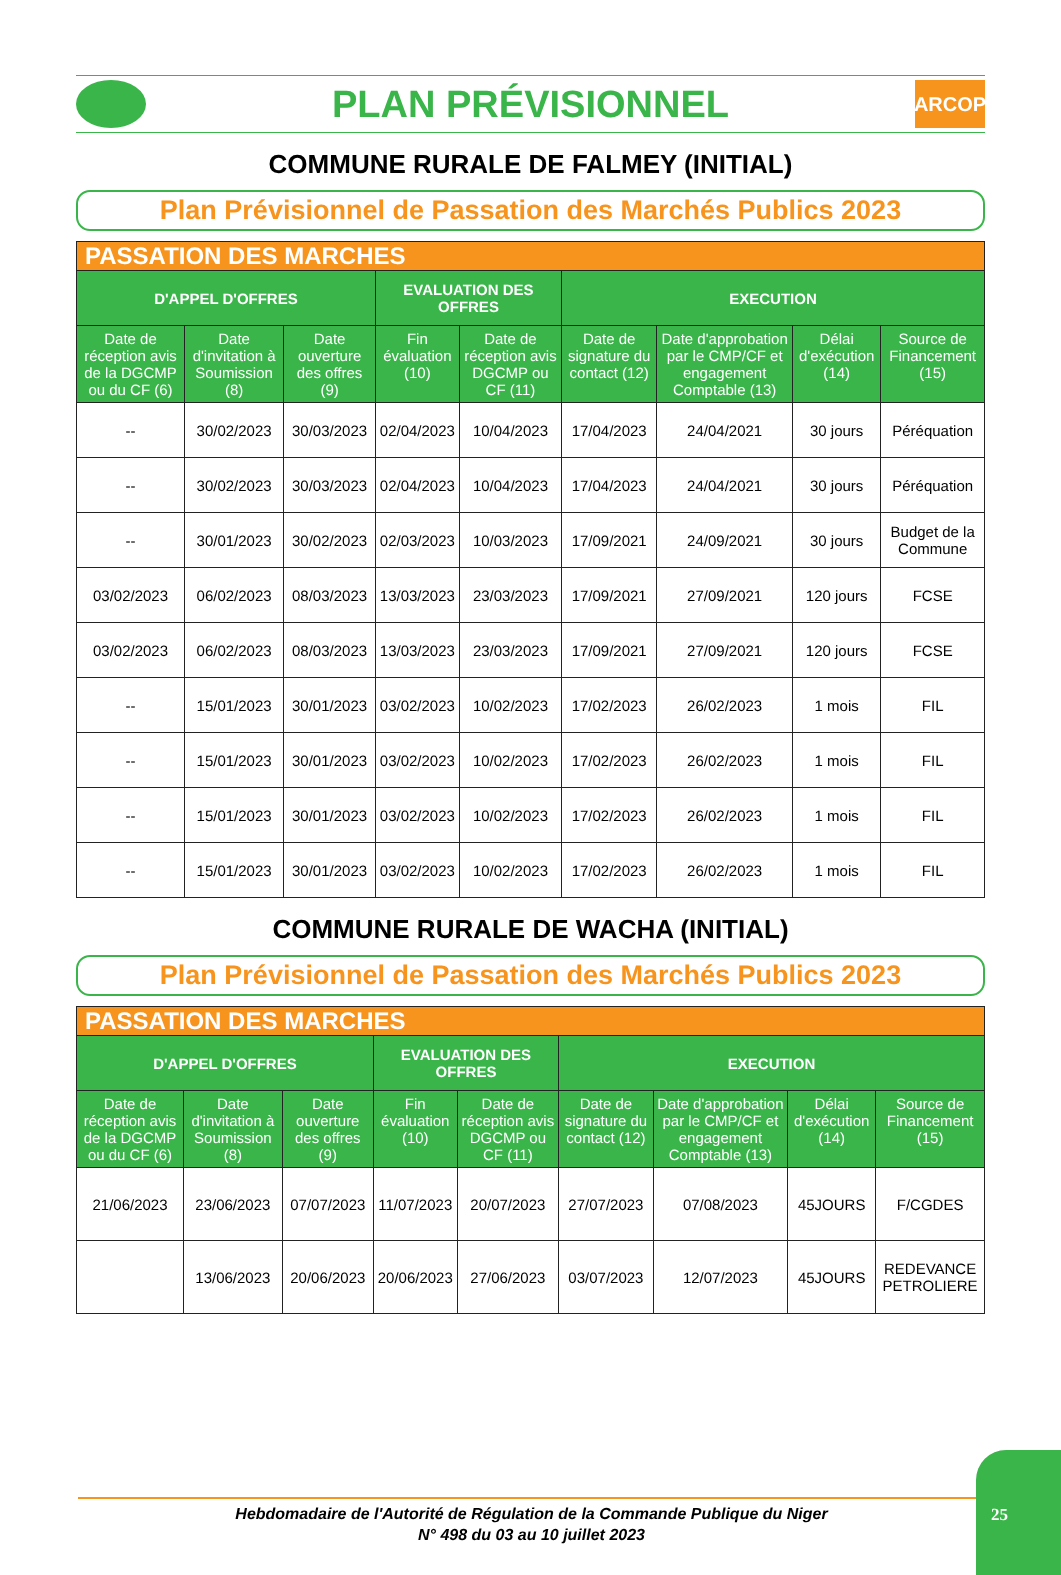PLAN PRÉVISIONNEL
ARCOP
COMMUNE RURALE DE FALMEY (INITIAL)
Plan Prévisionnel de Passation des Marchés Publics 2023
| PASSATION DES MARCHES | | | | | | | | |
| --- | --- | --- | --- | --- | --- | --- | --- | --- |
| D'APPEL D'OFFRES | | | EVALUATION DES OFFRES | | EXECUTION | | | |
| Date de réception avis de la DGCMP ou du CF (6) | Date d'invitation à Soumission (8) | Date ouverture des offres (9) | Fin évaluation (10) | Date de réception avis DGCMP ou CF (11) | Date de signature du contact (12) | Date d'approbation par le CMP/CF et engagement Comptable (13) | Délai d'exécution (14) | Source de Financement (15) |
| -- | 30/02/2023 | 30/03/2023 | 02/04/2023 | 10/04/2023 | 17/04/2023 | 24/04/2021 | 30 jours | Péréquation |
| -- | 30/02/2023 | 30/03/2023 | 02/04/2023 | 10/04/2023 | 17/04/2023 | 24/04/2021 | 30 jours | Péréquation |
| -- | 30/01/2023 | 30/02/2023 | 02/03/2023 | 10/03/2023 | 17/09/2021 | 24/09/2021 | 30 jours | Budget de la Commune |
| 03/02/2023 | 06/02/2023 | 08/03/2023 | 13/03/2023 | 23/03/2023 | 17/09/2021 | 27/09/2021 | 120 jours | FCSE |
| 03/02/2023 | 06/02/2023 | 08/03/2023 | 13/03/2023 | 23/03/2023 | 17/09/2021 | 27/09/2021 | 120 jours | FCSE |
| -- | 15/01/2023 | 30/01/2023 | 03/02/2023 | 10/02/2023 | 17/02/2023 | 26/02/2023 | 1 mois | FIL |
| -- | 15/01/2023 | 30/01/2023 | 03/02/2023 | 10/02/2023 | 17/02/2023 | 26/02/2023 | 1 mois | FIL |
| -- | 15/01/2023 | 30/01/2023 | 03/02/2023 | 10/02/2023 | 17/02/2023 | 26/02/2023 | 1 mois | FIL |
| -- | 15/01/2023 | 30/01/2023 | 03/02/2023 | 10/02/2023 | 17/02/2023 | 26/02/2023 | 1 mois | FIL |
COMMUNE RURALE DE WACHA (INITIAL)
Plan Prévisionnel de Passation des Marchés Publics 2023
| PASSATION DES MARCHES | | | | | | | | |
| --- | --- | --- | --- | --- | --- | --- | --- | --- |
| D'APPEL D'OFFRES | | | EVALUATION DES OFFRES | | EXECUTION | | | |
| Date de réception avis de la DGCMP ou du CF (6) | Date d'invitation à Soumission (8) | Date ouverture des offres (9) | Fin évaluation (10) | Date de réception avis DGCMP ou CF (11) | Date de signature du contact (12) | Date d'approbation par le CMP/CF et engagement Comptable (13) | Délai d'exécution (14) | Source de Financement (15) |
| 21/06/2023 | 23/06/2023 | 07/07/2023 | 11/07/2023 | 20/07/2023 | 27/07/2023 | 07/08/2023 | 45JOURS | F/CGDES |
| | 13/06/2023 | 20/06/2023 | 20/06/2023 | 27/06/2023 | 03/07/2023 | 12/07/2023 | 45JOURS | REDEVANCE PETROLIERE |
Hebdomadaire de l'Autorité de Régulation de la Commande Publique du Niger
N° 498 du 03 au 10 juillet 2023
25